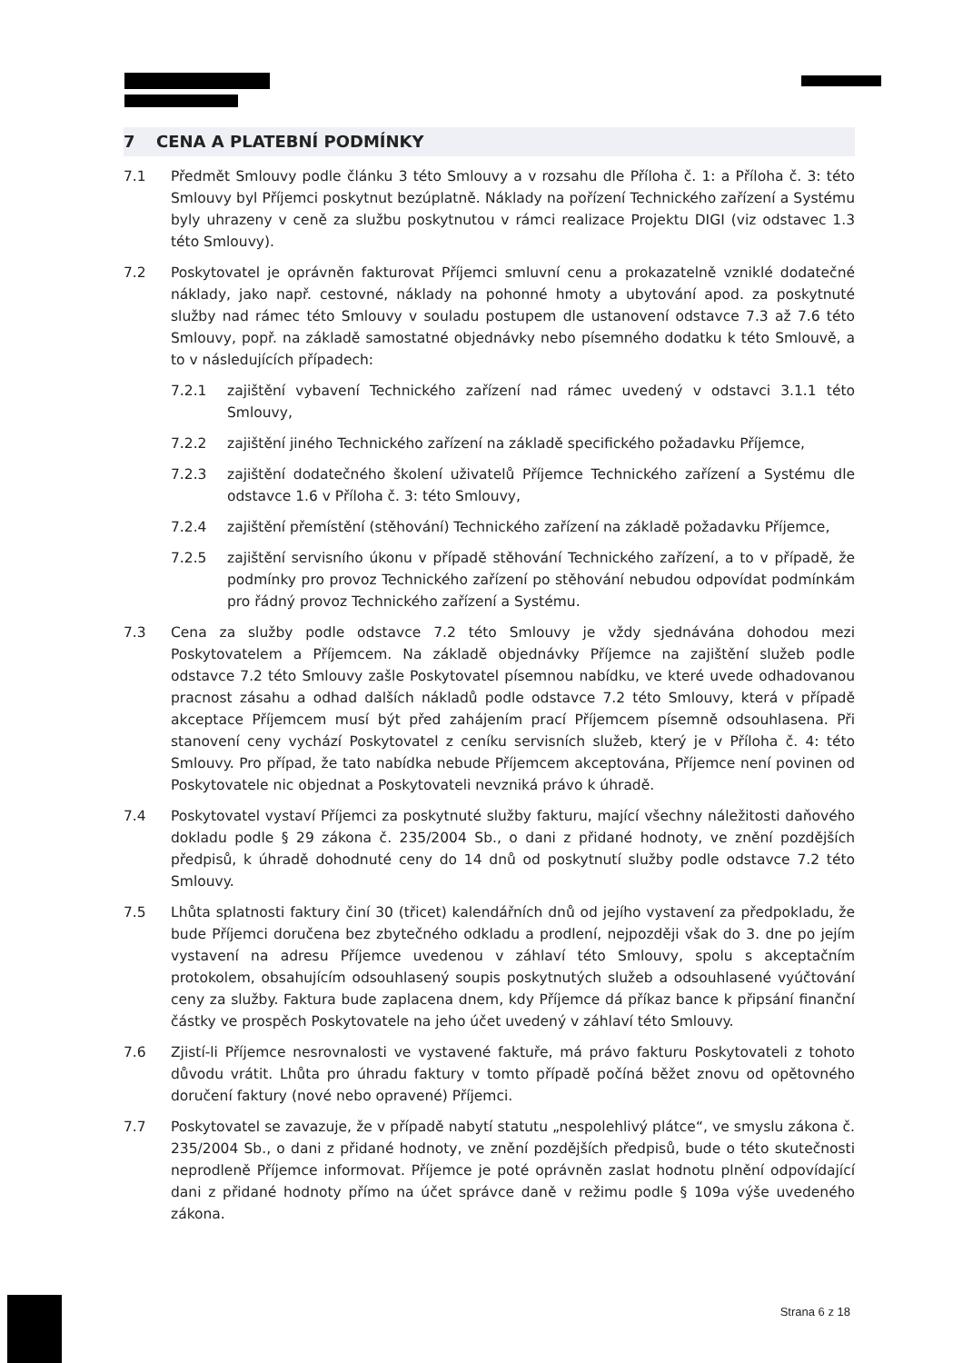7 CENA A PLATEBNÍ PODMÍNKY
7.1 Předmět Smlouvy podle článku 3 této Smlouvy a v rozsahu dle Příloha č. 1: a Příloha č. 3: této Smlouvy byl Příjemci poskytnut bezúplatně. Náklady na pořízení Technického zařízení a Systému byly uhrazeny v ceně za službu poskytnutou v rámci realizace Projektu DIGI (viz odstavec 1.3 této Smlouvy).
7.2 Poskytovatel je oprávněn fakturovat Příjemci smluvní cenu a prokazatelně vzniklé dodatečné náklady, jako např. cestovné, náklady na pohonné hmoty a ubytování apod. za poskytnuté služby nad rámec této Smlouvy v souladu postupem dle ustanovení odstavce 7.3 až 7.6 této Smlouvy, popř. na základě samostatné objednávky nebo písemného dodatku k této Smlouvě, a to v následujících případech:
7.2.1 zajištění vybavení Technického zařízení nad rámec uvedený v odstavci 3.1.1 této Smlouvy,
7.2.2 zajištění jiného Technického zařízení na základě specifického požadavku Příjemce,
7.2.3 zajištění dodatečného školení uživatelů Příjemce Technického zařízení a Systému dle odstavce 1.6 v Příloha č. 3: této Smlouvy,
7.2.4 zajištění přemístění (stěhování) Technického zařízení na základě požadavku Příjemce,
7.2.5 zajištění servisního úkonu v případě stěhování Technického zařízení, a to v případě, že podmínky pro provoz Technického zařízení po stěhování nebudou odpovídat podmínkám pro řádný provoz Technického zařízení a Systému.
7.3 Cena za služby podle odstavce 7.2 této Smlouvy je vždy sjednávána dohodou mezi Poskytovatelem a Příjemcem. Na základě objednávky Příjemce na zajištění služeb podle odstavce 7.2 této Smlouvy zašle Poskytovatel písemnou nabídku, ve které uvede odhadovanou pracnost zásahu a odhad dalších nákladů podle odstavce 7.2 této Smlouvy, která v případě akceptace Příjemcem musí být před zahájením prací Příjemcem písemně odsouhlasena. Při stanovení ceny vychází Poskytovatel z ceníku servisních služeb, který je v Příloha č. 4: této Smlouvy. Pro případ, že tato nabídka nebude Příjemcem akceptována, Příjemce není povinen od Poskytovatele nic objednat a Poskytovateli nevzniká právo k úhradě.
7.4 Poskytovatel vystaví Příjemci za poskytnuté služby fakturu, mající všechny náležitosti daňového dokladu podle § 29 zákona č. 235/2004 Sb., o dani z přidané hodnoty, ve znění pozdějších předpisů, k úhradě dohodnuté ceny do 14 dnů od poskytnutí služby podle odstavce 7.2 této Smlouvy.
7.5 Lhůta splatnosti faktury činí 30 (třicet) kalendářních dnů od jejího vystavení za předpokladu, že bude Příjemci doručena bez zbytečného odkladu a prodlení, nejpozději však do 3. dne po jejím vystavení na adresu Příjemce uvedenou v záhlaví této Smlouvy, spolu s akceptačním protokolem, obsahujícím odsouhlasený soupis poskytnutých služeb a odsouhlasené vyúčtování ceny za služby. Faktura bude zaplacena dnem, kdy Příjemce dá příkaz bance k připsání finanční částky ve prospěch Poskytovatele na jeho účet uvedený v záhlaví této Smlouvy.
7.6 Zjistí-li Příjemce nesrovnalosti ve vystavené faktuře, má právo fakturu Poskytovateli z tohoto důvodu vrátit. Lhůta pro úhradu faktury v tomto případě počíná běžet znovu od opětovného doručení faktury (nové nebo opravené) Příjemci.
7.7 Poskytovatel se zavazuje, že v případě nabytí statutu „nespolehlivý plátce“, ve smyslu zákona č. 235/2004 Sb., o dani z přidané hodnoty, ve znění pozdějších předpisů, bude o této skutečnosti neprodleně Příjemce informovat. Příjemce je poté oprávněn zaslat hodnotu plnění odpovídající dani z přidané hodnoty přímo na účet správce daně v režimu podle § 109a výše uvedeného zákona.
Strana 6 z 18